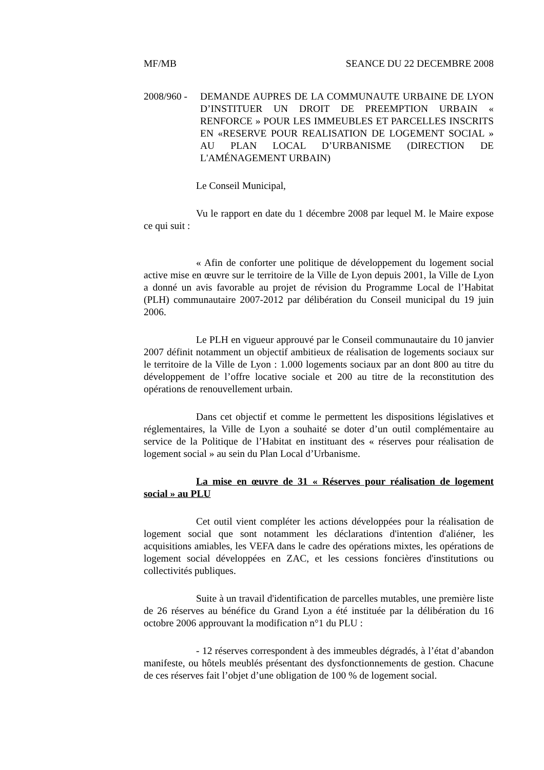MF/MB SEANCE DU 22 DECEMBRE 2008
2008/960 -
DEMANDE AUPRES DE LA COMMUNAUTE URBAINE DE LYON D’INSTITUER UN DROIT DE PREEMPTION URBAIN « RENFORCE » POUR LES IMMEUBLES ET PARCELLES INSCRITS EN «RESERVE POUR REALISATION DE LOGEMENT SOCIAL » AU PLAN LOCAL D’URBANISME (DIRECTION DE L'AMÉNAGEMENT URBAIN)
Le Conseil Municipal,
Vu le rapport en date du 1 décembre 2008 par lequel M. le Maire expose ce qui suit :
« Afin de conforter une politique de développement du logement social active mise en œuvre sur le territoire de la Ville de Lyon depuis 2001, la Ville de Lyon a donné un avis favorable au projet de révision du Programme Local de l’Habitat (PLH) communautaire 2007-2012 par délibération du Conseil municipal du 19 juin 2006.
Le PLH en vigueur approuvé par le Conseil communautaire du 10 janvier 2007 définit notamment un objectif ambitieux de réalisation de logements sociaux sur le territoire de la Ville de Lyon : 1.000 logements sociaux par an dont 800 au titre du développement de l’offre locative sociale et 200 au titre de la reconstitution des opérations de renouvellement urbain.
Dans cet objectif et comme le permettent les dispositions législatives et réglementaires, la Ville de Lyon a souhaité se doter d’un outil complémentaire au service de la Politique de l’Habitat en instituant des « réserves pour réalisation de logement social » au sein du Plan Local d’Urbanisme.
La mise en œuvre de 31 « Réserves pour réalisation de logement social » au PLU
Cet outil vient compléter les actions développées pour la réalisation de logement social que sont notamment les déclarations d'intention d'aliéner, les acquisitions amiables, les VEFA dans le cadre des opérations mixtes, les opérations de logement social développées en ZAC, et les cessions foncières d'institutions ou collectivités publiques.
Suite à un travail d'identification de parcelles mutables, une première liste de 26 réserves au bénéfice du Grand Lyon a été instituée par la délibération du 16 octobre 2006 approuvant la modification n°1 du PLU :
- 12 réserves correspondent à des immeubles dégradés, à l’état d’abandon manifeste, ou hôtels meublés présentant des dysfonctionnements de gestion. Chacune de ces réserves fait l’objet d’une obligation de 100 % de logement social.